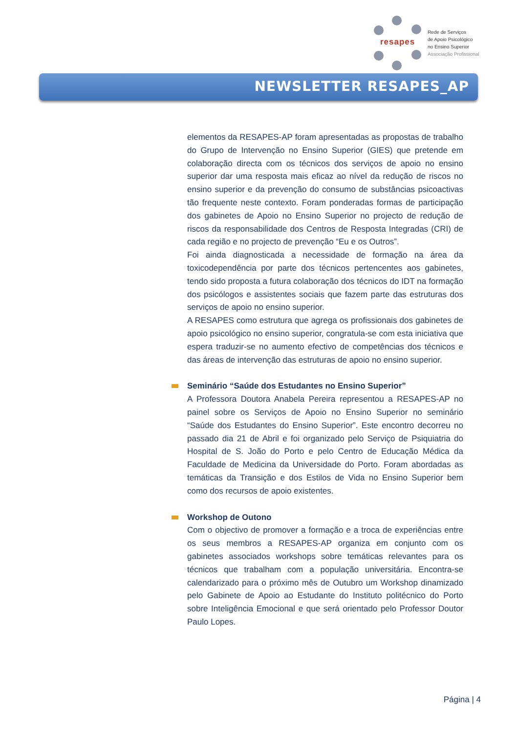resapes
Rede de Serviços
de Apoio Psicológico
no Ensino Superior
Associação Profissional
NEWSLETTER RESAPES_AP
elementos da RESAPES-AP foram apresentadas as propostas de trabalho do Grupo de Intervenção no Ensino Superior (GIES) que pretende em colaboração directa com os técnicos dos serviços de apoio no ensino superior dar uma resposta mais eficaz ao nível da redução de riscos no ensino superior e da prevenção do consumo de substâncias psicoactivas tão frequente neste contexto. Foram ponderadas formas de participação dos gabinetes de Apoio no Ensino Superior no projecto de redução de riscos da responsabilidade dos Centros de Resposta Integradas (CRI) de cada região e no projecto de prevenção “Eu e os Outros”.
Foi ainda diagnosticada a necessidade de formação na área da toxicodependência por parte dos técnicos pertencentes aos gabinetes, tendo sido proposta a futura colaboração dos técnicos do IDT na formação dos psicólogos e assistentes sociais que fazem parte das estruturas dos serviços de apoio no ensino superior.
A RESAPES como estrutura que agrega os profissionais dos gabinetes de apoio psicológico no ensino superior, congratula-se com esta iniciativa que espera traduzir-se no aumento efectivo de competências dos técnicos e das áreas de intervenção das estruturas de apoio no ensino superior.
Seminário “Saúde dos Estudantes no Ensino Superior”
A Professora Doutora Anabela Pereira representou a RESAPES-AP no painel sobre os Serviços de Apoio no Ensino Superior no seminário “Saúde dos Estudantes do Ensino Superior”. Este encontro decorreu no passado dia 21 de Abril e foi organizado pelo Serviço de Psiquiatria do Hospital de S. João do Porto e pelo Centro de Educação Médica da Faculdade de Medicina da Universidade do Porto. Foram abordadas as temáticas da Transição e dos Estilos de Vida no Ensino Superior bem como dos recursos de apoio existentes.
Workshop de Outono
Com o objectivo de promover a formação e a troca de experiências entre os seus membros a RESAPES-AP organiza em conjunto com os gabinetes associados workshops sobre temáticas relevantes para os técnicos que trabalham com a população universitária. Encontra-se calendarizado para o próximo mês de Outubro um Workshop dinamizado pelo Gabinete de Apoio ao Estudante do Instituto politécnico do Porto sobre Inteligência Emocional e que será orientado pelo Professor Doutor Paulo Lopes.
Página | 4